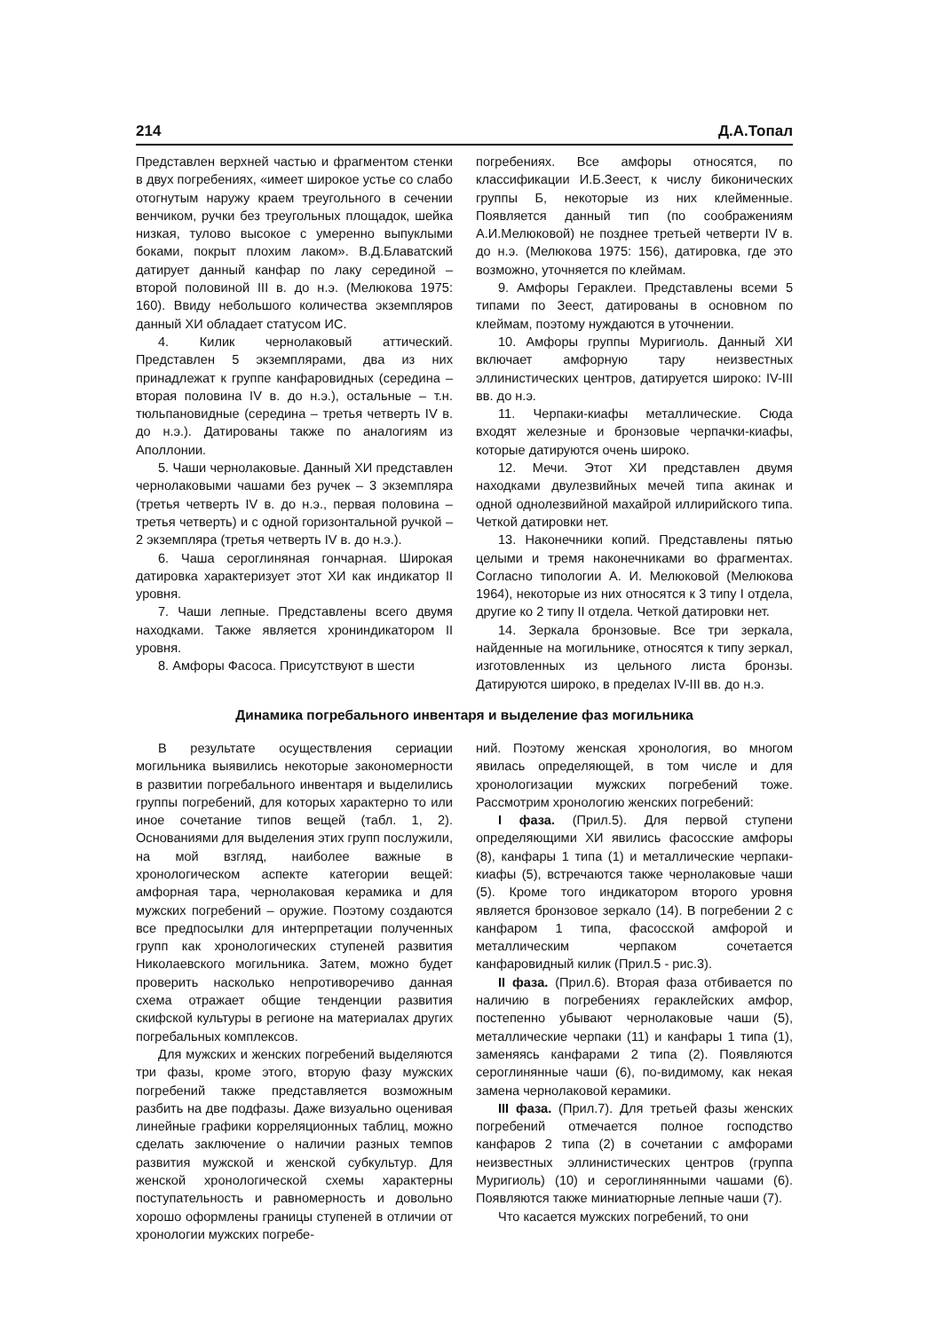214 Д.А.Топал
Представлен верхней частью и фрагментом стенки в двух погребениях, «имеет широкое устье со слабо отогнутым наружу краем треугольного в сечении венчиком, ручки без треугольных площадок, шейка низкая, тулово высокое с умеренно выпуклыми боками, покрыт плохим лаком». В.Д.Блаватский датирует данный канфар по лаку серединой – второй половиной III в. до н.э. (Мелюкова 1975: 160). Ввиду небольшого количества экземпляров данный ХИ обладает статусом ИС.
4. Килик чернолаковый аттический. Представлен 5 экземплярами, два из них принадлежат к группе канфаровидных (середина – вторая половина IV в. до н.э.), остальные – т.н. тюльпановидные (середина – третья четверть IV в. до н.э.). Датированы также по аналогиям из Аполлонии.
5. Чаши чернолаковые. Данный ХИ представлен чернолаковыми чашами без ручек – 3 экземпляра (третья четверть IV в. до н.э., первая половина – третья четверть) и с одной горизонтальной ручкой – 2 экземпляра (третья четверть IV в. до н.э.).
6. Чаша сероглиняная гончарная. Широкая датировка характеризует этот ХИ как индикатор II уровня.
7. Чаши лепные. Представлены всего двумя находками. Также является хрониндикатором II уровня.
8. Амфоры Фасоса. Присутствуют в шести
погребениях. Все амфоры относятся, по классификации И.Б.Зеест, к числу биконических группы Б, некоторые из них клейменные. Появляется данный тип (по соображениям А.И.Мелюковой) не позднее третьей четверти IV в. до н.э. (Мелюкова 1975: 156), датировка, где это возможно, уточняется по клеймам.
9. Амфоры Гераклеи. Представлены всеми 5 типами по Зеест, датированы в основном по клеймам, поэтому нуждаются в уточнении.
10. Амфоры группы Муригиоль. Данный ХИ включает амфорную тару неизвестных эллинистических центров, датируется широко: IV-III вв. до н.э.
11. Черпаки-киафы металлические. Сюда входят железные и бронзовые черпачки-киафы, которые датируются очень широко.
12. Мечи. Этот ХИ представлен двумя находками двулезвийных мечей типа акинак и одной однолезвийной махайрой иллирийского типа. Четкой датировки нет.
13. Наконечники копий. Представлены пятью целыми и тремя наконечниками во фрагментах. Согласно типологии А. И. Мелюковой (Мелюкова 1964), некоторые из них относятся к 3 типу I отдела, другие ко 2 типу II отдела. Четкой датировки нет.
14. Зеркала бронзовые. Все три зеркала, найденные на могильнике, относятся к типу зеркал, изготовленных из цельного листа бронзы. Датируются широко, в пределах IV-III вв. до н.э.
Динамика погребального инвентаря и выделение фаз могильника
В результате осуществления сериации могильника выявились некоторые закономерности в развитии погребального инвентаря и выделились группы погребений, для которых характерно то или иное сочетание типов вещей (табл. 1, 2). Основаниями для выделения этих групп послужили, на мой взгляд, наиболее важные в хронологическом аспекте категории вещей: амфорная тара, чернолаковая керамика и для мужских погребений – оружие. Поэтому создаются все предпосылки для интерпретации полученных групп как хронологических ступеней развития Николаевского могильника. Затем, можно будет проверить насколько непротиворечиво данная схема отражает общие тенденции развития скифской культуры в регионе на материалах других погребальных комплексов.
Для мужских и женских погребений выделяются три фазы, кроме этого, вторую фазу мужских погребений также представляется возможным разбить на две подфазы. Даже визуально оценивая линейные графики корреляционных таблиц, можно сделать заключение о наличии разных темпов развития мужской и женской субкультур. Для женской хронологической схемы характерны поступательность и равномерность и довольно хорошо оформлены границы ступеней в отличии от хронологии мужских погребе-
ний. Поэтому женская хронология, во многом явилась определяющей, в том числе и для хронологизации мужских погребений тоже. Рассмотрим хронологию женских погребений:
I фаза. (Прил.5). Для первой ступени определяющими ХИ явились фасосские амфоры (8), канфары 1 типа (1) и металлические черпаки-киафы (5), встречаются также чернолаковые чаши (5). Кроме того индикатором второго уровня является бронзовое зеркало (14). В погребении 2 с канфаром 1 типа, фасосской амфорой и металлическим черпаком сочетается канфаровидный килик (Прил.5 - рис.3).
II фаза. (Прил.6). Вторая фаза отбивается по наличию в погребениях гераклейских амфор, постепенно убывают чернолаковые чаши (5), металлические черпаки (11) и канфары 1 типа (1), заменяясь канфарами 2 типа (2). Появляются сероглинянные чаши (6), по-видимому, как некая замена чернолаковой керамики.
III фаза. (Прил.7). Для третьей фазы женских погребений отмечается полное господство канфаров 2 типа (2) в сочетании с амфорами неизвестных эллинистических центров (группа Муригиоль) (10) и сероглинянными чашами (6). Появляются также миниатюрные лепные чаши (7).
Что касается мужских погребений, то они